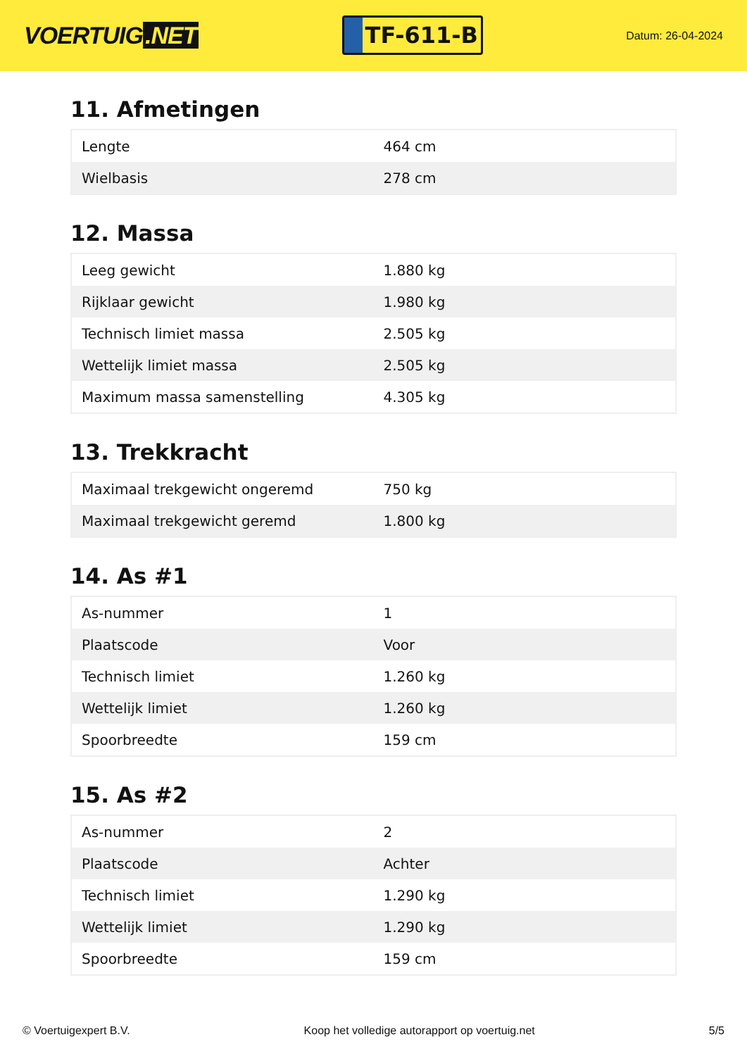VOERTUIG.NET
TF-611-B
Datum: 26-04-2024
11. Afmetingen
| Lengte | 464 cm |
| Wielbasis | 278 cm |
12. Massa
| Leeg gewicht | 1.880 kg |
| Rijklaar gewicht | 1.980 kg |
| Technisch limiet massa | 2.505 kg |
| Wettelijk limiet massa | 2.505 kg |
| Maximum massa samenstelling | 4.305 kg |
13. Trekkracht
| Maximaal trekgewicht ongeremd | 750 kg |
| Maximaal trekgewicht geremd | 1.800 kg |
14. As #1
| As-nummer | 1 |
| Plaatscode | Voor |
| Technisch limiet | 1.260 kg |
| Wettelijk limiet | 1.260 kg |
| Spoorbreedte | 159 cm |
15. As #2
| As-nummer | 2 |
| Plaatscode | Achter |
| Technisch limiet | 1.290 kg |
| Wettelijk limiet | 1.290 kg |
| Spoorbreedte | 159 cm |
© Voertuigexpert B.V. Koop het volledige autorapport op voertuig.net 5/5